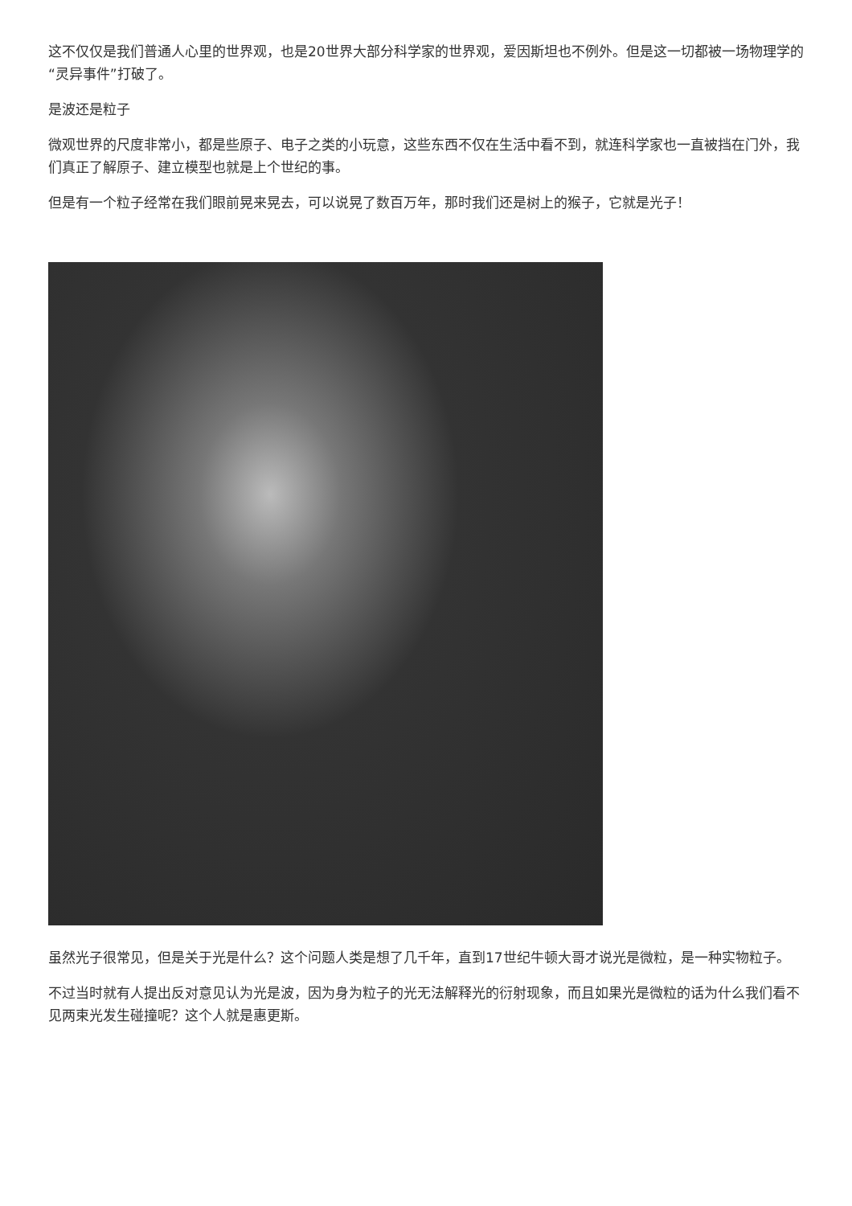这不仅仅是我们普通人心里的世界观，也是20世界大部分科学家的世界观，爱因斯坦也不例外。但是这一切都被一场物理学的“灵异事件”打破了。
是波还是粒子
微观世界的尺度非常小，都是些原子、电子之类的小玩意，这些东西不仅在生活中看不到，就连科学家也一直被挡在门外，我们真正了解原子、建立模型也就是上个世纪的事。
但是有一个粒子经常在我们眼前晃来晃去，可以说晃了数百万年，那时我们还是树上的猴子，它就是光子！
虽然光子很常见，但是关于光是什么？这个问题人类是想了几千年，直到17世纪牛顿大哥才说光是微粒，是一种实物粒子。
不过当时就有人提出反对意见认为光是波，因为身为粒子的光无法解释光的衍射现象，而且如果光是微粒的话为什么我们看不见两束光发生碰撞呢？这个人就是惠更斯。